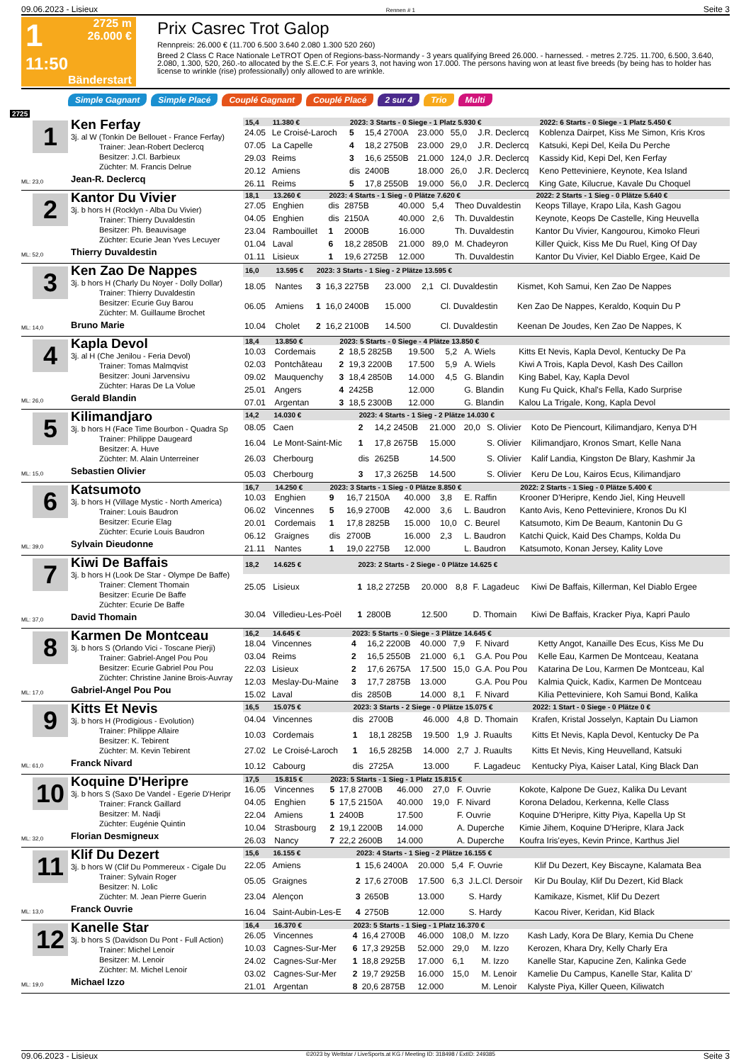09.06.2023 - Lisieux Rennen # 1 Seite 3
1
11:50
2725 m
26.000 €
Bänderstart
Prix Casrec Trot Galop
Rennpreis: 26.000 € (11.700 6.500 3.640 2.080 1.300 520 260)
Breed 2 Class C Race Nationale LeTROT Open of Regions-bass-Normandy - 3 years qualifying Breed 26.000. - harnessed. - metres 2.725. 11.700, 6.500, 3.640, 2.080, 1.300, 520, 260.-to allocated by the S.E.C.F. For years 3, not having won 17.000. The persons having won at least five breeds (by being has to holder has license to wrinkle (rise) professionally) only allowed to are wrinkle.
Simple Gagnant Simple Placé Couplé Gagnant Couplé Placé 2 sur 4 Trio Multi
2725
1
ML: 23,0
Ken Ferfay
3j. al W (Tonkin De Bellouet - France Ferfay)
Trainer: Jean-Robert Declercq
Besitzer: J.Cl. Barbieux
Züchter: M. Francis Delrue
Jean-R. Declercq
| 15,4 | 11.380 € | 2023: 3 Starts - 0 Siege - 1 Platz 5.930 € | | | | | 2022: 6 Starts - 0 Siege - 1 Platz 5.450 € |
| --- | --- | --- | --- | --- | --- | --- | --- |
| 24.05 | Le Croisé-Laroch | 5 | 15,4 2700A | 23.000 | 55,0 | J.R. Declercq | Koblenza Dairpet, Kiss Me Simon, Kris Kros |
| 07.05 | La Capelle | 4 | 18,2 2750B | 23.000 | 29,0 | J.R. Declercq | Katsuki, Kepi Del, Keila Du Perche |
| 29.03 | Reims | 3 | 16,6 2550B | 21.000 | 124,0 | J.R. Declercq | Kassidy Kid, Kepi Del, Ken Ferfay |
| 20.12 | Amiens | dis | 2400B | 18.000 | 26,0 | J.R. Declercq | Keno Petteviniere, Keynote, Kea Island |
| 26.11 | Reims | 5 | 17,8 2550B | 19.000 | 56,0 | J.R. Declercq | King Gate, Kilucrue, Kavale Du Choquel |
2
ML: 52,0
Kantor Du Vivier
3j. b hors H (Rocklyn - Alba Du Vivier)
Trainer: Thierry Duvaldestin
Besitzer: Ph. Beauvisage
Züchter: Ecurie Jean Yves Lecuyer
Thierry Duvaldestin
| 18,1 | 13.260 € | 2023: 4 Starts - 1 Sieg - 0 Plätze 7.620 € | | | | | 2022: 2 Starts - 1 Sieg - 0 Plätze 5.640 € |
| --- | --- | --- | --- | --- | --- | --- | --- |
| 27.05 | Enghien | dis | 2875B | 40.000 | 5,4 | Theo Duvaldestin | Keops Tillaye, Krapo Lila, Kash Gagou |
| 04.05 | Enghien | dis | 2150A | 40.000 | 2,6 | Th. Duvaldestin | Keynote, Keops De Castelle, King Heuvella |
| 23.04 | Rambouillet | 1 | 2000B | 16.000 | | Th. Duvaldestin | Kantor Du Vivier, Kangourou, Kimoko Fleuri |
| 01.04 | Laval | 6 | 18,2 2850B | 21.000 | 89,0 | M. Chadeyron | Killer Quick, Kiss Me Du Ruel, King Of Day |
| 01.11 | Lisieux | 1 | 19,6 2725B | 12.000 | | Th. Duvaldestin | Kantor Du Vivier, Kel Diablo Ergee, Kaid De |
3
ML: 14,0
Ken Zao De Nappes
3j. b hors H (Charly Du Noyer - Dolly Dollar)
Trainer: Thierry Duvaldestin
Besitzer: Ecurie Guy Barou
Züchter: M. Guillaume Brochet
Bruno Marie
| 16,0 | 13.595 € | 2023: 3 Starts - 1 Sieg - 2 Plätze 13.595 € | | | | | |
| --- | --- | --- | --- | --- | --- | --- | --- |
| 18.05 | Nantes | 3 | 16,3 2275B | 23.000 | 2,1 | Cl. Duvaldestin | Kismet, Koh Samui, Ken Zao De Nappes |
| 06.05 | Amiens | 1 | 16,0 2400B | 15.000 | | Cl. Duvaldestin | Ken Zao De Nappes, Keraldo, Koquin Du P |
| 10.04 | Cholet | 2 | 16,2 2100B | 14.500 | | Cl. Duvaldestin | Keenan De Joudes, Ken Zao De Nappes, K |
4
ML: 26,0
Kapla Devol
3j. al H (Che Jenilou - Feria Devol)
Trainer: Tomas Malmqvist
Besitzer: Jouni Jarvensivu
Züchter: Haras De La Volue
Gerald Blandin
| 18,4 | 13.850 € | 2023: 5 Starts - 0 Siege - 4 Plätze 13.850 € | | | | | |
| --- | --- | --- | --- | --- | --- | --- | --- |
| 10.03 | Cordemais | 2 | 18,5 2825B | 19.500 | 5,2 | A. Wiels | Kitts Et Nevis, Kapla Devol, Kentucky De Pa |
| 02.03 | Pontchâteau | 2 | 19,3 2200B | 17.500 | 5,9 | A. Wiels | Kiwi A Trois, Kapla Devol, Kash Des Caillon |
| 09.02 | Mauquenchy | 3 | 18,4 2850B | 14.000 | 4,5 | G. Blandin | King Babel, Kay, Kapla Devol |
| 25.01 | Angers | 4 | 2425B | 12.000 | | G. Blandin | Kung Fu Quick, Khal's Fella, Kado Surprise |
| 07.01 | Argentan | 3 | 18,5 2300B | 12.000 | | G. Blandin | Kalou La Trigale, Kong, Kapla Devol |
5
ML: 15,0
Kilimandjaro
3j. b hors H (Face Time Bourbon - Quadra Sp
Trainer: Philippe Daugeard
Besitzer: A. Huve
Züchter: M. Alain Unterreiner
Sebastien Olivier
| 14,2 | 14.030 € | 2023: 4 Starts - 1 Sieg - 2 Plätze 14.030 € | | | | | |
| --- | --- | --- | --- | --- | --- | --- | --- |
| 08.05 | Caen | 2 | 14,2 2450B | 21.000 | 20,0 | S. Olivier | Koto De Piencourt, Kilimandjaro, Kenya D'H |
| 16.04 | Le Mont-Saint-Mic | 1 | 17,8 2675B | 15.000 | | S. Olivier | Kilimandjaro, Kronos Smart, Kelle Nana |
| 26.03 | Cherbourg | dis | 2625B | 14.500 | | S. Olivier | Kalif Landia, Kingston De Blary, Kashmir Ja |
| 05.03 | Cherbourg | 3 | 17,3 2625B | 14.500 | | S. Olivier | Keru De Lou, Kairos Ecus, Kilimandjaro |
6
ML: 39,0
Katsumoto
3j. b hors H (Village Mystic - North America)
Trainer: Louis Baudron
Besitzer: Ecurie Elag
Züchter: Ecurie Louis Baudron
Sylvain Dieudonne
| 16,7 | 14.250 € | 2023: 3 Starts - 1 Sieg - 0 Plätze 8.850 € | | | | | 2022: 2 Starts - 1 Sieg - 0 Plätze 5.400 € |
| --- | --- | --- | --- | --- | --- | --- | --- |
| 10.03 | Enghien | 9 | 16,7 2150A | 40.000 | 3,8 | E. Raffin | Krooner D'Heripre, Kendo Jiel, King Heuvell |
| 06.02 | Vincennes | 5 | 16,9 2700B | 42.000 | 3,6 | L. Baudron | Kanto Avis, Keno Petteviniere, Kronos Du Kl |
| 20.01 | Cordemais | 1 | 17,8 2825B | 15.000 | 10,0 | C. Beurel | Katsumoto, Kim De Beaum, Kantonin Du G |
| 06.12 | Graignes | dis | 2700B | 16.000 | 2,3 | L. Baudron | Katchi Quick, Kaid Des Champs, Kolda Du |
| 21.11 | Nantes | 1 | 19,0 2275B | 12.000 | | L. Baudron | Katsumoto, Konan Jersey, Kality Love |
7
ML: 37,0
Kiwi De Baffais
3j. b hors H (Look De Star - Olympe De Baffe)
Trainer: Clement Thomain
Besitzer: Ecurie De Baffe
Züchter: Ecurie De Baffe
David Thomain
| 18,2 | 14.625 € | 2023: 2 Starts - 2 Siege - 0 Plätze 14.625 € | | | | | |
| --- | --- | --- | --- | --- | --- | --- | --- |
| 25.05 | Lisieux | 1 | 18,2 2725B | 20.000 | 8,8 | F. Lagadeuc | Kiwi De Baffais, Killerman, Kel Diablo Ergee |
| 30.04 | Villedieu-Les-Poël | 1 | 2800B | 12.500 | | D. Thomain | Kiwi De Baffais, Kracker Piya, Kapri Paulo |
8
ML: 17,0
Karmen De Montceau
3j. b hors S (Orlando Vici - Toscane Pierji)
Trainer: Gabriel-Angel Pou Pou
Besitzer: Ecurie Gabriel Pou Pou
Züchter: Christine Janine Brois-Auvray
Gabriel-Angel Pou Pou
| 16,2 | 14.645 € | 2023: 5 Starts - 0 Siege - 3 Plätze 14.645 € | | | | | |
| --- | --- | --- | --- | --- | --- | --- | --- |
| 18.04 | Vincennes | 4 | 16,2 2200B | 40.000 | 7,9 | F. Nivard | Ketty Angot, Kanaille Des Ecus, Kiss Me Du |
| 03.04 | Reims | 2 | 16,5 2550B | 21.000 | 6,1 | G.A. Pou Pou | Kelle Eau, Karmen De Montceau, Keatana |
| 22.03 | Lisieux | 2 | 17,6 2675A | 17.500 | 15,0 | G.A. Pou Pou | Katarina De Lou, Karmen De Montceau, Kal |
| 12.03 | Meslay-Du-Maine | 3 | 17,7 2875B | 13.000 | | G.A. Pou Pou | Kalmia Quick, Kadix, Karmen De Montceau |
| 15.02 | Laval | dis | 2850B | 14.000 | 8,1 | F. Nivard | Kilia Petteviniere, Koh Samui Bond, Kalika |
9
ML: 61,0
Kitts Et Nevis
3j. b hors H (Prodigious - Evolution)
Trainer: Philippe Allaire
Besitzer: K. Tebirent
Züchter: M. Kevin Tebirent
Franck Nivard
| 16,5 | 15.075 € | 2023: 3 Starts - 2 Siege - 0 Plätze 15.075 € | | | | | 2022: 1 Start - 0 Siege - 0 Plätze 0 € |
| --- | --- | --- | --- | --- | --- | --- | --- |
| 04.04 | Vincennes | dis | 2700B | 46.000 | 4,8 | D. Thomain | Krafen, Kristal Josselyn, Kaptain Du Liamon |
| 10.03 | Cordemais | 1 | 18,1 2825B | 19.500 | 1,9 | J. Ruaults | Kitts Et Nevis, Kapla Devol, Kentucky De Pa |
| 27.02 | Le Croisé-Laroch | 1 | 16,5 2825B | 14.000 | 2,7 | J. Ruaults | Kitts Et Nevis, King Heuvelland, Katsuki |
| 10.12 | Cabourg | dis | 2725A | 13.000 | | F. Lagadeuc | Kentucky Piya, Kaiser Latal, King Black Dan |
10
ML: 32,0
Koquine D'Heripre
3j. b hors S (Saxo De Vandel - Egerie D'Heripr
Trainer: Franck Gaillard
Besitzer: M. Nadji
Züchter: Eugénie Quintin
Florian Desmigneux
| 17,5 | 15.815 € | 2023: 5 Starts - 1 Sieg - 1 Platz 15.815 € | | | | | |
| --- | --- | --- | --- | --- | --- | --- | --- |
| 16.05 | Vincennes | 5 | 17,8 2700B | 46.000 | 27,0 | F. Ouvrie | Kokote, Kalpone De Guez, Kalika Du Levant |
| 04.05 | Enghien | 5 | 17,5 2150A | 40.000 | 19,0 | F. Nivard | Korona Deladou, Kerkenna, Kelle Class |
| 22.04 | Amiens | 1 | 2400B | 17.500 | | F. Ouvrie | Koquine D'Heripre, Kitty Piya, Kapella Up St |
| 10.04 | Strasbourg | 2 | 19,1 2200B | 14.000 | | A. Duperche | Kimie Jihem, Koquine D'Heripre, Klara Jack |
| 26.03 | Nancy | 7 | 22,2 2600B | 14.000 | | A. Duperche | Koufra Iris'eyes, Kevin Prince, Karthus Jiel |
11
ML: 13,0
Klif Du Dezert
3j. b hors W (Clif Du Pommereux - Cigale Du
Trainer: Sylvain Roger
Besitzer: N. Lolic
Züchter: M. Jean Pierre Guerin
Franck Ouvrie
| 15,6 | 16.155 € | 2023: 4 Starts - 1 Sieg - 2 Plätze 16.155 € | | | | | |
| --- | --- | --- | --- | --- | --- | --- | --- |
| 22.05 | Amiens | 1 | 15,6 2400A | 20.000 | 5,4 | F. Ouvrie | Klif Du Dezert, Key Biscayne, Kalamata Bea |
| 05.05 | Graignes | 2 | 17,6 2700B | 17.500 | 6,3 | J.L.Cl. Dersoir | Kir Du Boulay, Klif Du Dezert, Kid Black |
| 23.04 | Alençon | 3 | 2650B | 13.000 | | S. Hardy | Kamikaze, Kismet, Klif Du Dezert |
| 16.04 | Saint-Aubin-Les-E | 4 | 2750B | 12.000 | | S. Hardy | Kacou River, Keridan, Kid Black |
12
ML: 19,0
Kanelle Star
3j. b hors S (Davidson Du Pont - Full Action)
Trainer: Michel Lenoir
Besitzer: M. Lenoir
Züchter: M. Michel Lenoir
Michael Izzo
| 16,4 | 16.370 € | 2023: 5 Starts - 1 Sieg - 1 Platz 16.370 € | | | | | |
| --- | --- | --- | --- | --- | --- | --- | --- |
| 26.05 | Vincennes | 4 | 16,4 2700B | 46.000 | 108,0 | M. Izzo | Kash Lady, Kora De Blary, Kemia Du Chene |
| 10.03 | Cagnes-Sur-Mer | 6 | 17,3 2925B | 52.000 | 29,0 | M. Izzo | Kerozen, Khara Dry, Kelly Charly Era |
| 24.02 | Cagnes-Sur-Mer | 1 | 18,8 2925B | 17.000 | 6,1 | M. Izzo | Kanelle Star, Kapucine Zen, Kalinka Gede |
| 03.02 | Cagnes-Sur-Mer | 2 | 19,7 2925B | 16.000 | 15,0 | M. Lenoir | Kamelie Du Campus, Kanelle Star, Kalita D' |
| 21.01 | Argentan | 8 | 20,6 2875B | 12.000 | | M. Lenoir | Kalyste Piya, Killer Queen, Kiliwatch |
09.06.2023 - Lisieux ©2023 by Wettstar / LiveSports.at KG / Meeting ID: 318498 / ExtID: 249385 Seite 3